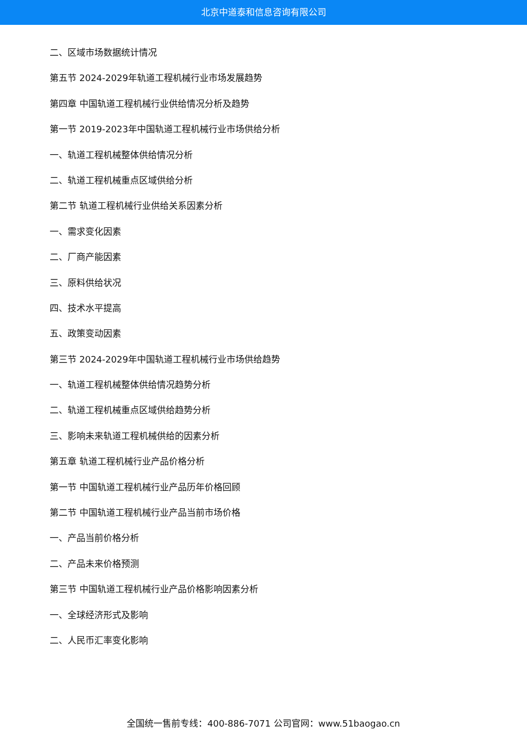北京中道泰和信息咨询有限公司
二、区域市场数据统计情况
第五节 2024-2029年轨道工程机械行业市场发展趋势
第四章 中国轨道工程机械行业供给情况分析及趋势
第一节 2019-2023年中国轨道工程机械行业市场供给分析
一、轨道工程机械整体供给情况分析
二、轨道工程机械重点区域供给分析
第二节 轨道工程机械行业供给关系因素分析
一、需求变化因素
二、厂商产能因素
三、原料供给状况
四、技术水平提高
五、政策变动因素
第三节 2024-2029年中国轨道工程机械行业市场供给趋势
一、轨道工程机械整体供给情况趋势分析
二、轨道工程机械重点区域供给趋势分析
三、影响未来轨道工程机械供给的因素分析
第五章 轨道工程机械行业产品价格分析
第一节 中国轨道工程机械行业产品历年价格回顾
第二节 中国轨道工程机械行业产品当前市场价格
一、产品当前价格分析
二、产品未来价格预测
第三节 中国轨道工程机械行业产品价格影响因素分析
一、全球经济形式及影响
二、人民币汇率变化影响
全国统一售前专线：400-886-7071 公司官网：www.51baogao.cn